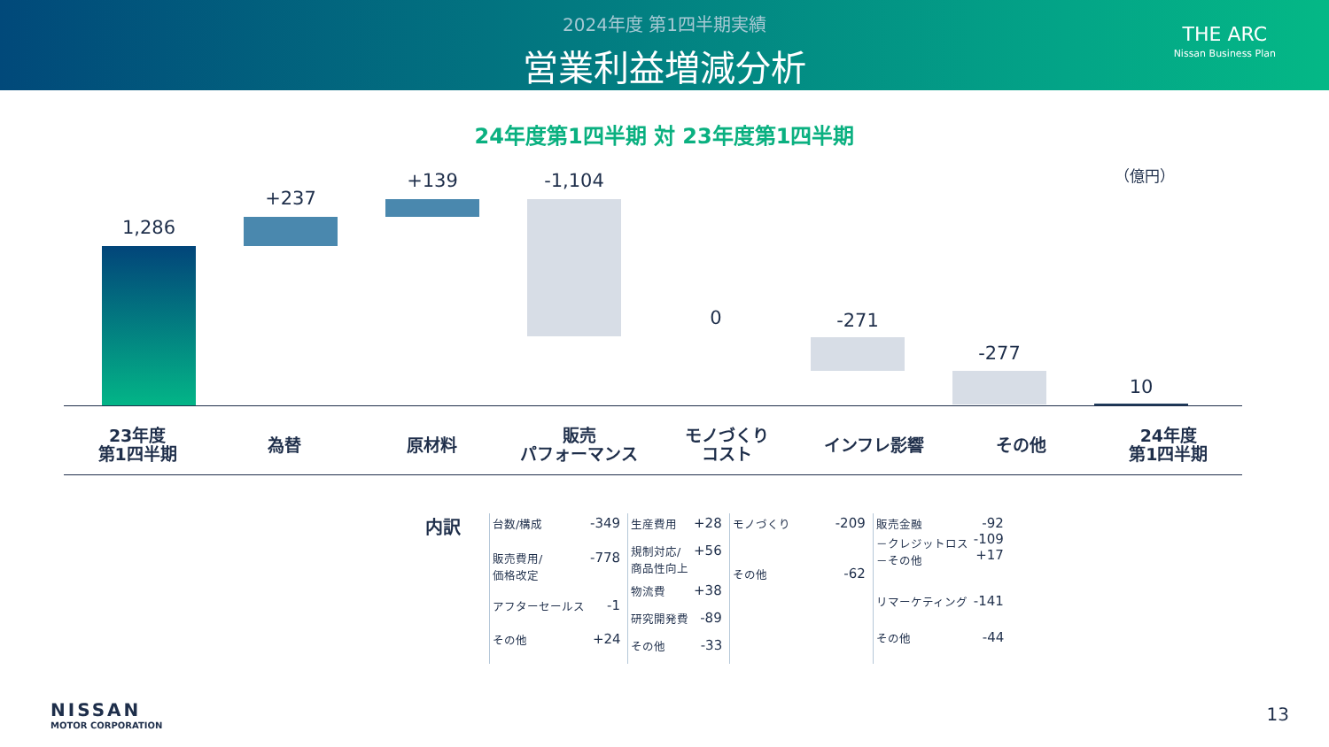2024年度 第1四半期実績
営業利益増減分析
THE ARC
Nissan Business Plan
24年度第1四半期 対 23年度第1四半期
（億円）
1,286
+237
+139 -1,104
0 -271
-277
10
23年度
第1四半期
為替 原材料
販売
パフォーマンス
モノづくり
コスト
インフレ影響 その他
24年度
第1四半期
内訳
| 台数/構成 | -349 |
| 販売費用/ 価格改定 | -778 |
| アフターセールス | -1 |
| その他 | +24 |
| 生産費用 | +28 |
| 規制対応/ 商品性向上 | +56 |
| 物流費 | +38 |
| 研究開発費 | -89 |
| その他 | -33 |
| モノづくり | -209 |
| その他 | -62 |
| 販売金融 －クレジットロス －その他 | -92 -109 +17 |
| リマーケティング | -141 |
| その他 | -44 |
NISSAN
MOTOR CORPORATION
13